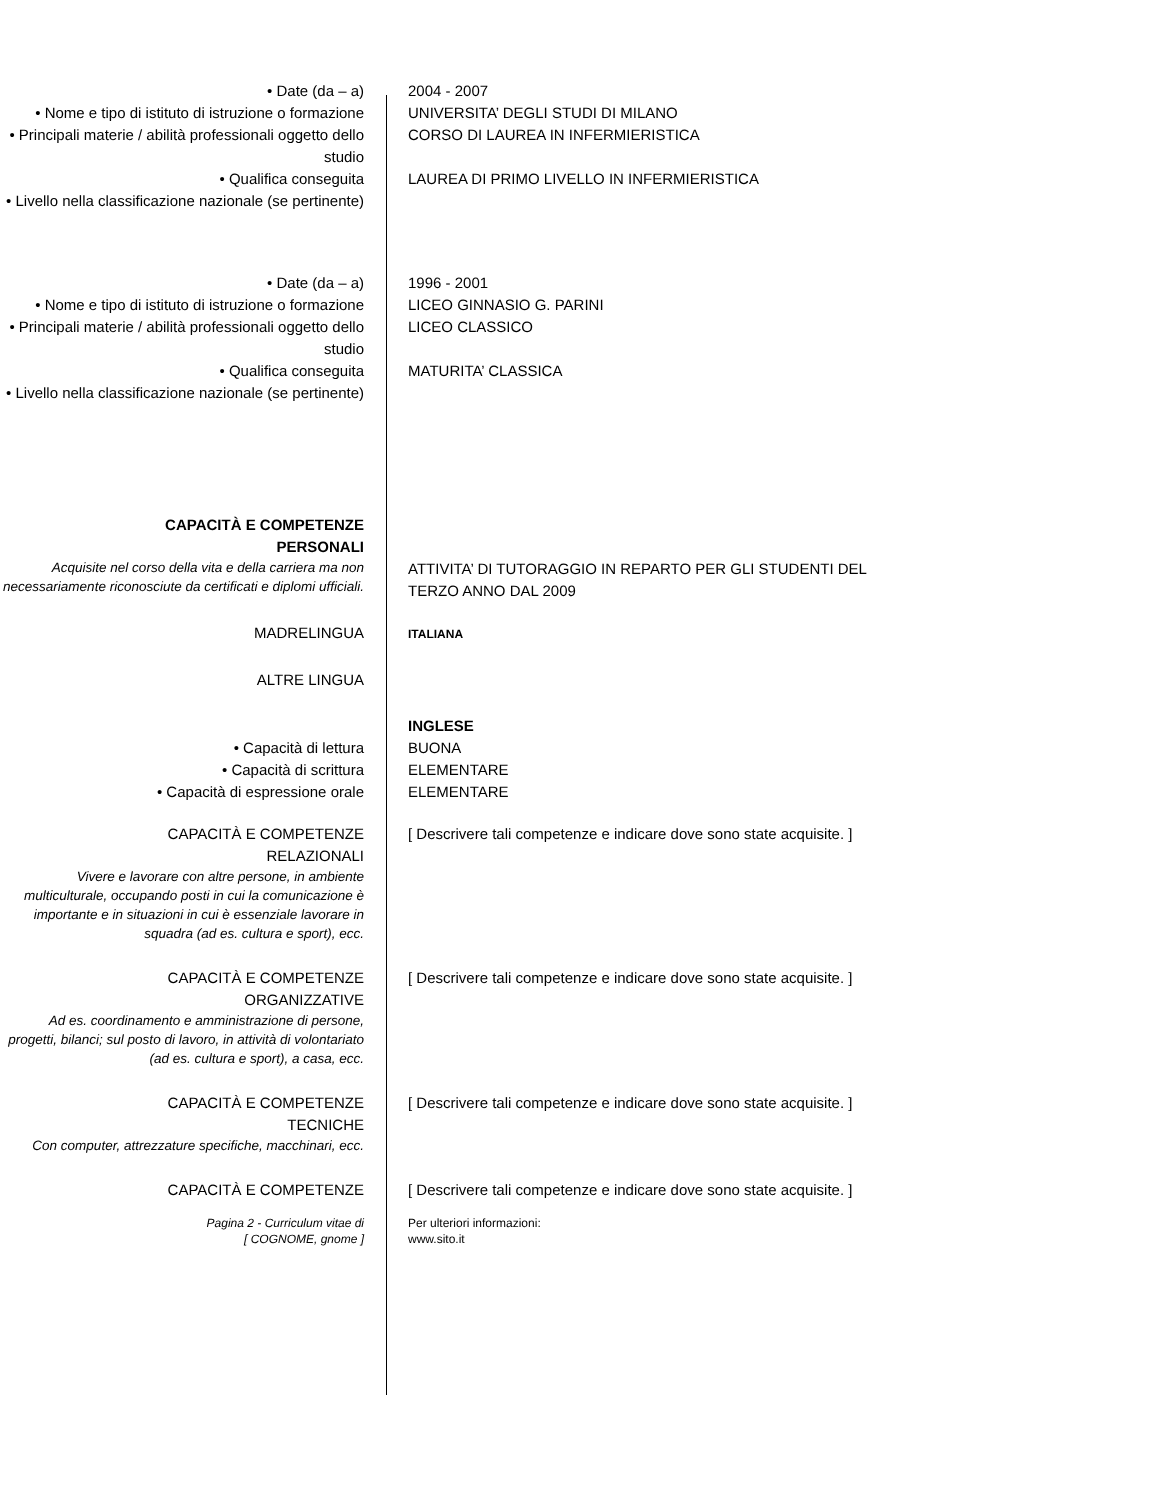• Date (da – a) 2004 - 2007
• Nome e tipo di istituto di istruzione o formazione
UNIVERSITA’ DEGLI STUDI DI MILANO
• Principali materie / abilità professionali oggetto dello studio
CORSO DI LAUREA IN INFERMIERISTICA
• Qualifica conseguita LAUREA DI PRIMO LIVELLO IN INFERMIERISTICA
• Livello nella classificazione nazionale (se pertinente)
• Date (da – a) 1996 - 2001
• Nome e tipo di istituto di istruzione o formazione
LICEO GINNASIO G. PARINI
• Principali materie / abilità professionali oggetto dello studio
LICEO CLASSICO
• Qualifica conseguita MATURITA’ CLASSICA
• Livello nella classificazione nazionale (se pertinente)
CAPACITÀ E COMPETENZE
PERSONALI
Acquisite nel corso della vita e della carriera ma non necessariamente riconosciute da certificati e diplomi ufficiali.
ATTIVITA’ DI TUTORAGGIO IN REPARTO PER GLI STUDENTI DEL TERZO ANNO DAL 2009
MADRELINGUA
ITALIANA
ALTRE LINGUA
INGLESE
• Capacità di lettura BUONA
• Capacità di scrittura ELEMENTARE
• Capacità di espressione orale ELEMENTARE
CAPACITÀ E COMPETENZE
RELAZIONALI
Vivere e lavorare con altre persone, in ambiente multiculturale, occupando posti in cui la comunicazione è importante e in situazioni in cui è essenziale lavorare in squadra (ad es. cultura e sport), ecc.
[ Descrivere tali competenze e indicare dove sono state acquisite. ]
CAPACITÀ E COMPETENZE
ORGANIZZATIVE
Ad es. coordinamento e amministrazione di persone, progetti, bilanci; sul posto di lavoro, in attività di volontariato (ad es. cultura e sport), a casa, ecc.
[ Descrivere tali competenze e indicare dove sono state acquisite. ]
CAPACITÀ E COMPETENZE
TECNICHE
Con computer, attrezzature specifiche, macchinari, ecc.
[ Descrivere tali competenze e indicare dove sono state acquisite. ]
CAPACITÀ E COMPETENZE [ Descrivere tali competenze e indicare dove sono state acquisite. ]
Pagina 2 - Curriculum vitae di
[ COGNOME, gnome ]
Per ulteriori informazioni:
www.sito.it